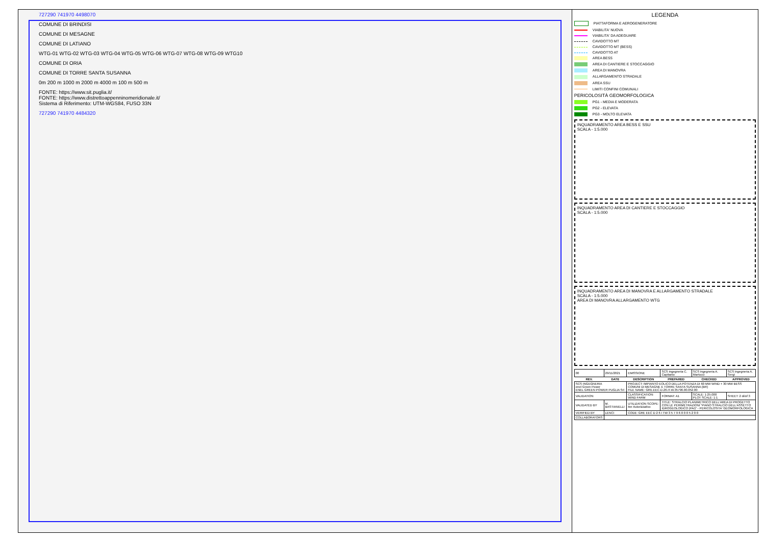727290 741970 4498070
COMUNE DI BRINDISI
COMUNE DI MESAGNE
COMUNE DI LATIANO
WTG-01 WTG-02 WTG-03 WTG-04 WTG-05 WTG-06 WTG-07 WTG-08 WTG-09 WTG10
COMUNE DI ORIA
COMUNE DI TORRE SANTA SUSANNA
0m 200 m 1000 m 2000 m 4000 m 100 m 500 m
FONTE: https://www.sit.puglia.it/
FONTE: https://www.distrettoappenninomeridionale.it/
Sistema di Riferimento: UTM-WGS84, FUSO 33N
727290 741970 4484320
LEGENDA
PIATTAFORMA E AEROGENERATORE
VIABILITA' NUOVA
VIABILITA' DA ADEGUARE
CAVIDOTTO MT
CAVIDOTTO MT (BESS)
CAVIDOTTO AT
AREA BESS
AREA DI CANTIERE E STOCCAGGIO
AREA DI MANOVRA
ALLARGAMENTO STRADALE
AREA SSU
LIMITI CONFINI COMUNALI
PERICOLOSITÀ GEOMORFOLOGICA
PG1 - MEDIA E MODERATA
PG2 - ELEVATA
PG3 - MOLTO ELEVATA
INQUADRAMENTO AREA BESS E SSU
SCALA - 1:5.000
INQUADRAMENTO AREA DI CANTIERE E STOCCAGGIO
SCALA - 1:5.000
INQUADRAMENTO AREA DI MANOVRA E ALLARGAMENTO STRADALE
SCALA - 1:5.000
AREA DI MANOVRA ALLARGAMENTO WTG
| 00 | 29/11/2021 | EMISSIONE | SCS ingegneria C. Capitanio | SCS ingegneria A. Martucci | SCS ingegneria A. Sergi |
| REV. | DATE | DESCRIPTION | PREPARED | CHECKED | APPROVED |
| SCS INGEGNERIA enel Green Power ENEL GREEN POWER PUGLIA Srl | | PROJECT: IMPIANTO EOLICO DELLA POTENZA DI 60 MW WIND + 30 MW BESS COMUNI DI MESAGNE E TORRE SANTA SUSANNA (BR) FILE NAME: GRE.EEC.D.26.IT.W.35796.00.052.00 | | | |
| VALIDATION | | CLASSIFICATION: WIND FARM | FORMAT: A1 | SCALE: 1:25.000 PLOT SCALE: 1:1 | SHEET: 2 di/of 3 |
| VALIDATED BY | M. BASTIANELLI | UTILIZATION SCOPE: Iter Autorizzativo | TITLE: STRALCIO PLANIMETRICO DELL'AREA DI PROGETTO CON LE PERIMETRAZIONI "PIANO STRALCIO DELL'ASSETTO IDROGEOLOGICO (PAI)" - PERICOLOSITA' GEOMORFOLOGICA | | |
| VERIFIED BY | LENCI | CODE: GRE EEC D 2 6 I TW 3 5 7 9 6 0 0 0 5 2 0 0 | | | |
| COLLABORATORS | | | | | |